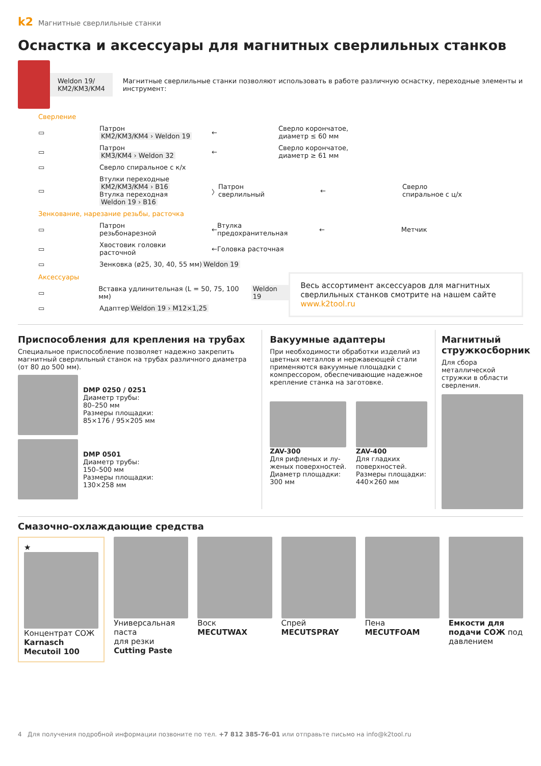k2 Магнитные сверлильные станки
Оснастка и аксессуары для магнитных сверлильных станков
Weldon 19/
KM2/KM3/KM4 Магнитные сверлильные станки позволяют использовать в работе различную оснастку, переходные элементы и инструмент:
Сверление
▭ Патрон
KM2/KM3/KM4 › Weldon 19 ← Сверло корончатое,
диаметр ≤ 60 мм
▭ Патрон
KM3/KM4 › Weldon 32 ← Сверло корончатое,
диаметр ≥ 61 мм
▭ Сверло спиральное с к/х
▭ Втулки переходные
KM2/KM3/KM4 › B16
Втулка переходная
Weldon 19 › B16 〉 Патрон
сверлильный ← Сверло
спиральное с ц/х
Зенкование, нарезание резьбы, расточка
▭ Патрон
резьбонарезной ← Втулка
предохранительная ← Метчик
▭ Хвостовик головки
расточной ← Головка расточная
▭ Зенковка (ø25, 30, 40, 55 мм)
Weldon 19
Аксессуары
▭ Вставка удлинительная (L = 50, 75, 100 мм)
Weldon 19
▭ Адаптер Weldon 19 › M12×1,25
Весь ассортимент аксессуаров для магнитных сверлильных станков смотрите на нашем сайте www.k2tool.ru
Приспособления для крепления на трубах
Специальное приспособление позволяет надежно закрепить магнитный сверлильный станок на трубах различного диаметра (от 80 до 500 мм).
DMP 0250 / 0251
Диаметр трубы:
80–250 мм
Размеры площадки:
85×176 / 95×205 мм
DMP 0501
Диаметр трубы:
150–500 мм
Размеры площадки:
130×258 мм
Вакуумные адаптеры
При необходимости обработки изделий из цветных металлов и нержавеющей стали применяются вакуумные площадки с компрессором, обеспечивающие надежное крепление станка на заготовке.
ZAV-300
Для рифленых и лу­женых поверхностей. Диаметр площадки: 300 мм
ZAV-400
Для гладких поверх­ностей. Размеры площадки: 440×260 мм
Магнитный стружкосборник
Для сбора металлической стружки в области сверления.
Смазочно-охлаждающие средства
★
Концентрат СОЖ
Karnasch Mecutoil 100
Универсальная паста
для резки Cutting Paste
Воск
MECUTWAX
Спрей
MECUTSPRAY
Пена
MECUTFOAM
Емкости для подачи СОЖ под давлением
4 Для получения подробной информации позвоните по тел. +7 812 385-76-01 или отправьте письмо на info@k2tool.ru